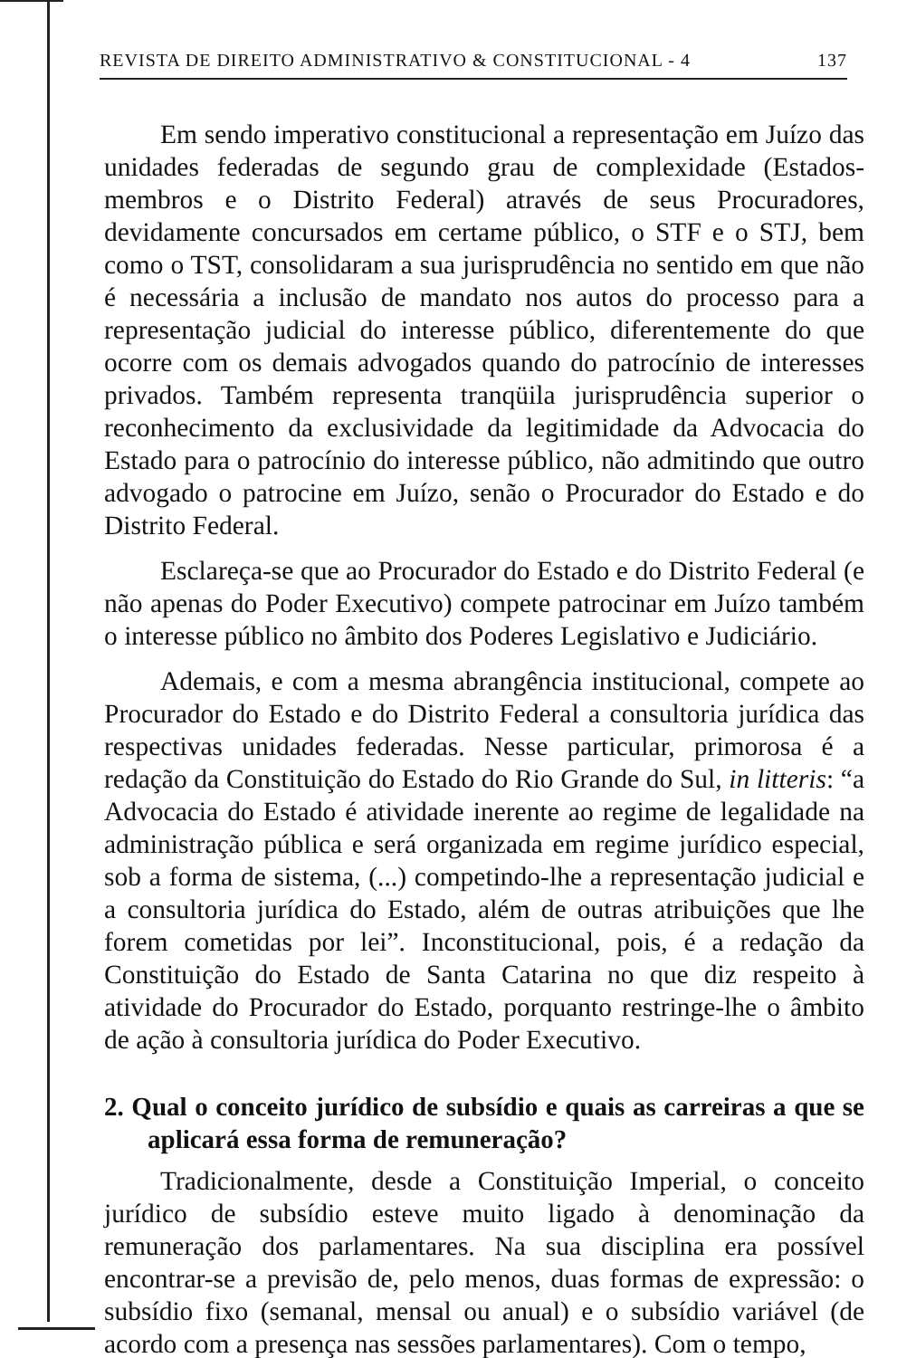REVISTA DE DIREITO ADMINISTRATIVO & CONSTITUCIONAL - 4 137
Em sendo imperativo constitucional a representação em Juízo das unidades federadas de segundo grau de complexidade (Estados-membros e o Distrito Federal) através de seus Procuradores, devidamente concursados em certame público, o STF e o STJ, bem como o TST, consolidaram a sua jurisprudência no sentido em que não é necessária a inclusão de mandato nos autos do processo para a representação judicial do interesse público, diferentemente do que ocorre com os demais advogados quando do patrocínio de interesses privados. Também representa tranqüila jurisprudência superior o reconhecimento da exclusividade da legitimidade da Advocacia do Estado para o patrocínio do interesse público, não admitindo que outro advogado o patrocine em Juízo, senão o Procurador do Estado e do Distrito Federal.
Esclareça-se que ao Procurador do Estado e do Distrito Federal (e não apenas do Poder Executivo) compete patrocinar em Juízo também o interesse público no âmbito dos Poderes Legislativo e Judiciário.
Ademais, e com a mesma abrangência institucional, compete ao Procurador do Estado e do Distrito Federal a consultoria jurídica das respectivas unidades federadas. Nesse particular, primorosa é a redação da Constituição do Estado do Rio Grande do Sul, in litteris: “a Advocacia do Estado é atividade inerente ao regime de legalidade na administração pública e será organizada em regime jurídico especial, sob a forma de sistema, (...) competindo-lhe a representação judicial e a consultoria jurídica do Estado, além de outras atribuições que lhe forem cometidas por lei”. Inconstitucional, pois, é a redação da Constituição do Estado de Santa Catarina no que diz respeito à atividade do Procurador do Estado, porquanto restringe-lhe o âmbito de ação à consultoria jurídica do Poder Executivo.
2. Qual o conceito jurídico de subsídio e quais as carreiras a que se aplicará essa forma de remuneração?
Tradicionalmente, desde a Constituição Imperial, o conceito jurídico de subsídio esteve muito ligado à denominação da remuneração dos parlamentares. Na sua disciplina era possível encontrar-se a previsão de, pelo menos, duas formas de expressão: o subsídio fixo (semanal, mensal ou anual) e o subsídio variável (de acordo com a presença nas sessões parlamentares). Com o tempo,